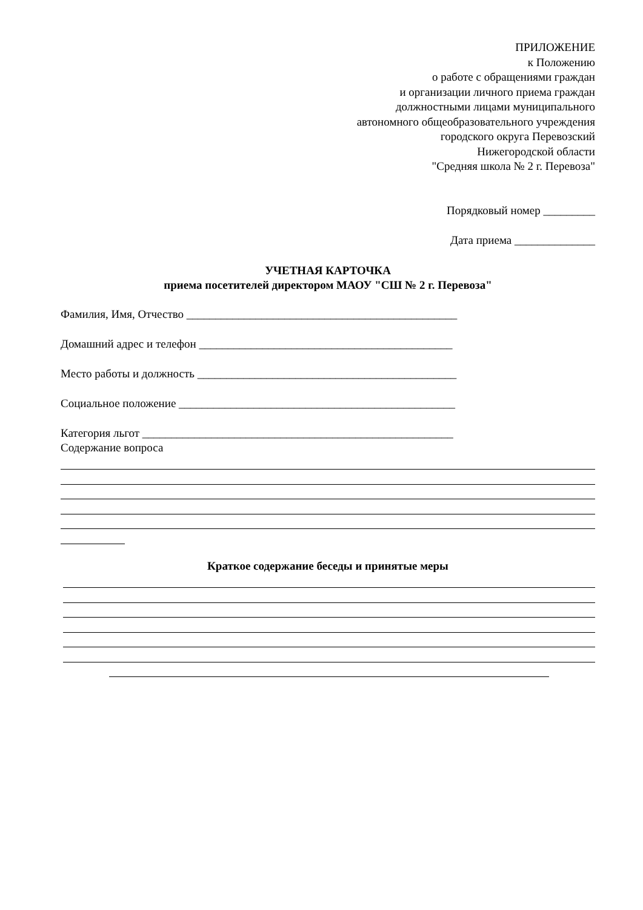ПРИЛОЖЕНИЕ
к Положению
о работе с обращениями граждан
и организации личного приема граждан
должностными лицами муниципального
автономного общеобразовательного учреждения
городского округа Перевозский
Нижегородской области
"Средняя школа № 2 г. Перевоза"
Порядковый номер _________
Дата приема ______________
УЧЕТНАЯ КАРТОЧКА
приема посетителей директором МАОУ "СШ № 2 г. Перевоза"
Фамилия, Имя, Отчество _______________________________________________
Домашний адрес и телефон ____________________________________________
Место работы и должность _____________________________________________
Социальное положение ________________________________________________
Категория льгот ______________________________________________________
Содержание вопроса
Краткое содержание беседы и принятые меры